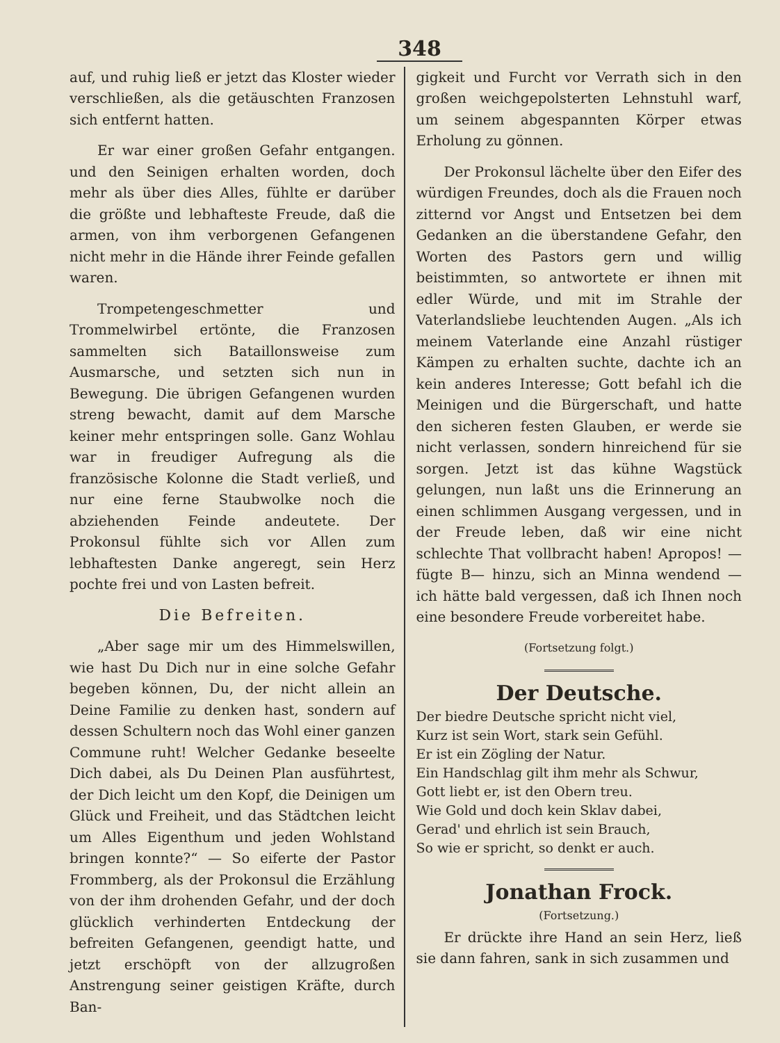348
auf, und ruhig ließ er jetzt das Kloster wieder verschließen, als die getäuschten Franzosen sich entfernt hatten.
Er war einer großen Gefahr entgangen. und den Seinigen erhalten worden, doch mehr als über dies Alles, fühlte er darüber die größte und lebhafteste Freude, daß die armen, von ihm verborgenen Gefangenen nicht mehr in die Hände ihrer Feinde gefallen waren.
Trompetengeschmetter und Trommelwirbel ertönte, die Franzosen sammelten sich Bataillonsweise zum Ausmarsche, und setzten sich nun in Bewegung. Die übrigen Gefangenen wurden streng bewacht, damit auf dem Marsche keiner mehr entspringen solle. Ganz Wohlau war in freudiger Aufregung als die französische Kolonne die Stadt verließ, und nur eine ferne Staubwolke noch die abziehenden Feinde andeutete. Der Prokonsul fühlte sich vor Allen zum lebhaftesten Danke angeregt, sein Herz pochte frei und von Lasten befreit.
Die Befreiten.
„Aber sage mir um des Himmelswillen, wie hast Du Dich nur in eine solche Gefahr begeben können, Du, der nicht allein an Deine Familie zu denken hast, sondern auf dessen Schultern noch das Wohl einer ganzen Commune ruht! Welcher Gedanke beseelte Dich dabei, als Du Deinen Plan ausführtest, der Dich leicht um den Kopf, die Deinigen um Glück und Freiheit, und das Städtchen leicht um Alles Eigenthum und jeden Wohlstand bringen konnte?“ — So eiferte der Pastor Frommberg, als der Prokonsul die Erzählung von der ihm drohenden Gefahr, und der doch glücklich verhinderten Entdeckung der befreiten Gefangenen, geendigt hatte, und jetzt erschöpft von der allzugroßen Anstrengung seiner geistigen Kräfte, durch Ban-
gigkeit und Furcht vor Verrath sich in den großen weichgepolsterten Lehnstuhl warf, um seinem abgespannten Körper etwas Erholung zu gönnen.
Der Prokonsul lächelte über den Eifer des würdigen Freundes, doch als die Frauen noch zitternd vor Angst und Entsetzen bei dem Gedanken an die überstandene Gefahr, den Worten des Pastors gern und willig beistimmten, so antwortete er ihnen mit edler Würde, und mit im Strahle der Vaterlandsliebe leuchtenden Augen. „Als ich meinem Vaterlande eine Anzahl rüstiger Kämpen zu erhalten suchte, dachte ich an kein anderes Interesse; Gott befahl ich die Meinigen und die Bürgerschaft, und hatte den sicheren festen Glauben, er werde sie nicht verlassen, sondern hinreichend für sie sorgen. Jetzt ist das kühne Wagstück gelungen, nun laßt uns die Erinnerung an einen schlimmen Ausgang vergessen, und in der Freude leben, daß wir eine nicht schlechte That vollbracht haben! Apropos! — fügte B— hinzu, sich an Minna wendend — ich hätte bald vergessen, daß ich Ihnen noch eine besondere Freude vorbereitet habe.
(Fortsetzung folgt.)
Der Deutsche.
Der biedre Deutsche spricht nicht viel,
Kurz ist sein Wort, stark sein Gefühl.
Er ist ein Zögling der Natur.
Ein Handschlag gilt ihm mehr als Schwur,
Gott liebt er, ist den Obern treu.
Wie Gold und doch kein Sklav dabei,
Gerad' und ehrlich ist sein Brauch,
So wie er spricht, so denkt er auch.
Jonathan Frock.
(Fortsetzung.)
Er drückte ihre Hand an sein Herz, ließ sie dann fahren, sank in sich zusammen und